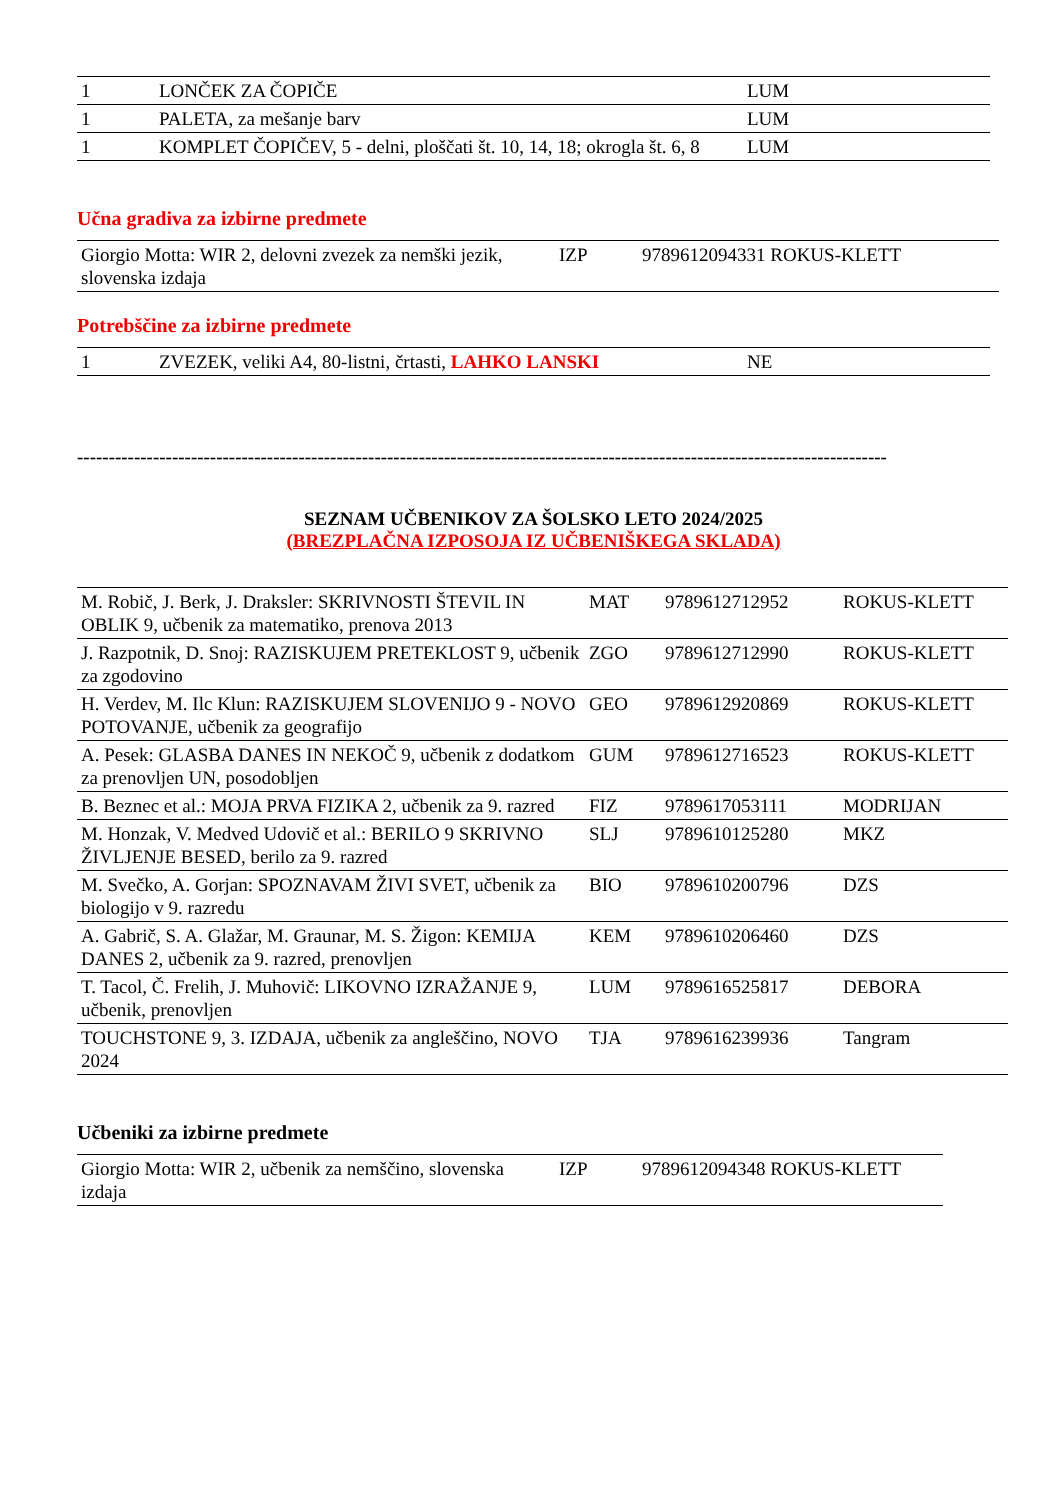| 1 | LONČEK ZA ČOPIČE | LUM |
| 1 | PALETA, za mešanje barv | LUM |
| 1 | KOMPLET ČOPIČEV, 5 - delni, ploščati št. 10, 14, 18; okrogla št. 6, 8 | LUM |
Učna gradiva za izbirne predmete
| Giorgio Motta: WIR 2, delovni zvezek za nemški jezik, slovenska izdaja | IZP | 9789612094331 ROKUS-KLETT |
Potrebščine za izbirne predmete
| 1 | ZVEZEK, veliki A4, 80-listni, črtasti, LAHKO LANSKI | NE |
--------------------------------------------------------------------------------------------------------------------------------
SEZNAM UČBENIKOV ZA ŠOLSKO LETO 2024/2025
(BREZPLAČNA IZPOSOJA IZ UČBENIŠKEGA SKLADA)
| M. Robič, J. Berk, J. Draksler: SKRIVNOSTI ŠTEVIL IN OBLIK 9, učbenik za matematiko, prenova 2013 | MAT | 9789612712952 | ROKUS-KLETT |
| J. Razpotnik, D. Snoj: RAZISKUJEM PRETEKLOST 9, učbenik za zgodovino | ZGO | 9789612712990 | ROKUS-KLETT |
| H. Verdev, M. Ilc Klun: RAZISKUJEM SLOVENIJO 9 - NOVO POTOVANJE, učbenik za geografijo | GEO | 9789612920869 | ROKUS-KLETT |
| A. Pesek: GLASBA DANES IN NEKOČ 9, učbenik z dodatkom za prenovljen UN, posodobljen | GUM | 9789612716523 | ROKUS-KLETT |
| B. Beznec et al.: MOJA PRVA FIZIKA 2, učbenik za 9. razred | FIZ | 9789617053111 | MODRIJAN |
| M. Honzak, V. Medved Udovič et al.: BERILO 9 SKRIVNO ŽIVLJENJE BESED, berilo za 9. razred | SLJ | 9789610125280 | MKZ |
| M. Svečko, A. Gorjan: SPOZNAVAM ŽIVI SVET, učbenik za biologijo v 9. razredu | BIO | 9789610200796 | DZS |
| A. Gabrič, S. A. Glažar, M. Graunar, M. S. Žigon: KEMIJA DANES 2, učbenik za 9. razred, prenovljen | KEM | 9789610206460 | DZS |
| T. Tacol, Č. Frelih, J. Muhovič: LIKOVNO IZRAŽANJE 9, učbenik, prenovljen | LUM | 9789616525817 | DEBORA |
| TOUCHSTONE 9, 3. IZDAJA, učbenik za angleščino, NOVO 2024 | TJA | 9789616239936 | Tangram |
Učbeniki za izbirne predmete
| Giorgio Motta: WIR 2, učbenik za nemščino, slovenska izdaja | IZP | 9789612094348 ROKUS-KLETT |